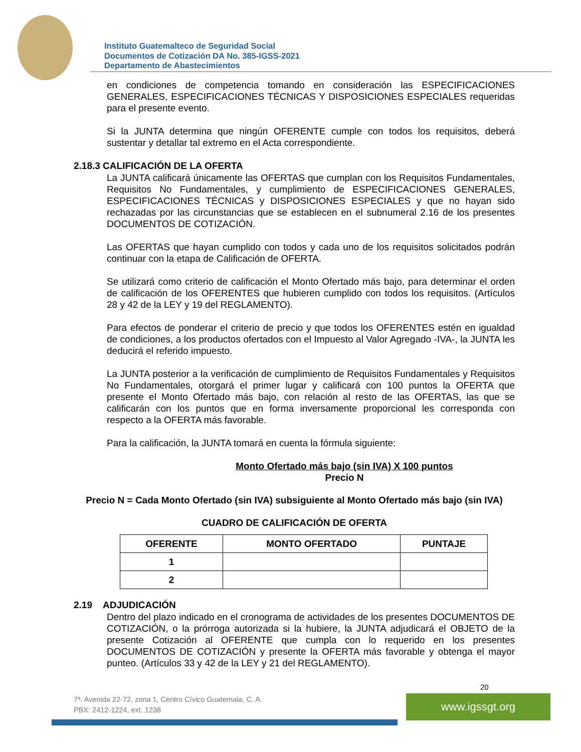Instituto Guatemalteco de Seguridad Social
Documentos de Cotización DA No. 385-IGSS-2021
Departamento de Abastecimientos
en condiciones de competencia tomando en consideración las ESPECIFICACIONES GENERALES, ESPECIFICACIONES TÉCNICAS Y DISPOSICIONES ESPECIALES requeridas para el presente evento.
Si la JUNTA determina que ningún OFERENTE cumple con todos los requisitos, deberá sustentar y detallar tal extremo en el Acta correspondiente.
2.18.3 CALIFICACIÓN DE LA OFERTA
La JUNTA calificará únicamente las OFERTAS que cumplan con los Requisitos Fundamentales, Requisitos No Fundamentales, y cumplimiento de ESPECIFICACIONES GENERALES, ESPECIFICACIONES TÉCNICAS y DISPOSICIONES ESPECIALES y que no hayan sido rechazadas por las circunstancias que se establecen en el subnumeral 2.16 de los presentes DOCUMENTOS DE COTIZACIÓN.
Las OFERTAS que hayan cumplido con todos y cada uno de los requisitos solicitados podrán continuar con la etapa de Calificación de OFERTA.
Se utilizará como criterio de calificación el Monto Ofertado más bajo, para determinar el orden de calificación de los OFERENTES que hubieren cumplido con todos los requisitos. (Artículos 28 y 42 de la LEY y 19 del REGLAMENTO).
Para efectos de ponderar el criterio de precio y que todos los OFERENTES estén en igualdad de condiciones, a los productos ofertados con el Impuesto al Valor Agregado -IVA-, la JUNTA les deducirá el referido impuesto.
La JUNTA posterior a la verificación de cumplimiento de Requisitos Fundamentales y Requisitos No Fundamentales, otorgará el primer lugar y calificará con 100 puntos la OFERTA que presente el Monto Ofertado más bajo, con relación al resto de las OFERTAS, las que se calificarán con los puntos que en forma inversamente proporcional les corresponda con respecto a la OFERTA más favorable.
Para la calificación, la JUNTA tomará en cuenta la fórmula siguiente:
Monto Ofertado más bajo (sin IVA) X 100 puntos
Precio N
Precio N = Cada Monto Ofertado (sin IVA) subsiguiente al Monto Ofertado más bajo (sin IVA)
CUADRO DE CALIFICACIÓN DE OFERTA
| OFERENTE | MONTO OFERTADO | PUNTAJE |
| --- | --- | --- |
| 1 | | |
| 2 | | |
2.19 ADJUDICACIÓN
Dentro del plazo indicado en el cronograma de actividades de los presentes DOCUMENTOS DE COTIZACIÓN, o la prórroga autorizada si la hubiere, la JUNTA adjudicará el OBJETO de la presente Cotización al OFERENTE que cumpla con lo requerido en los presentes DOCUMENTOS DE COTIZACIÓN y presente la OFERTA más favorable y obtenga el mayor punteo. (Artículos 33 y 42 de la LEY y 21 del REGLAMENTO).
20
7ª. Avenida 22-72, zona 1, Centro Cívico Guatemala, C. A.
PBX: 2412-1224, ext. 1238
www.igssgt.org